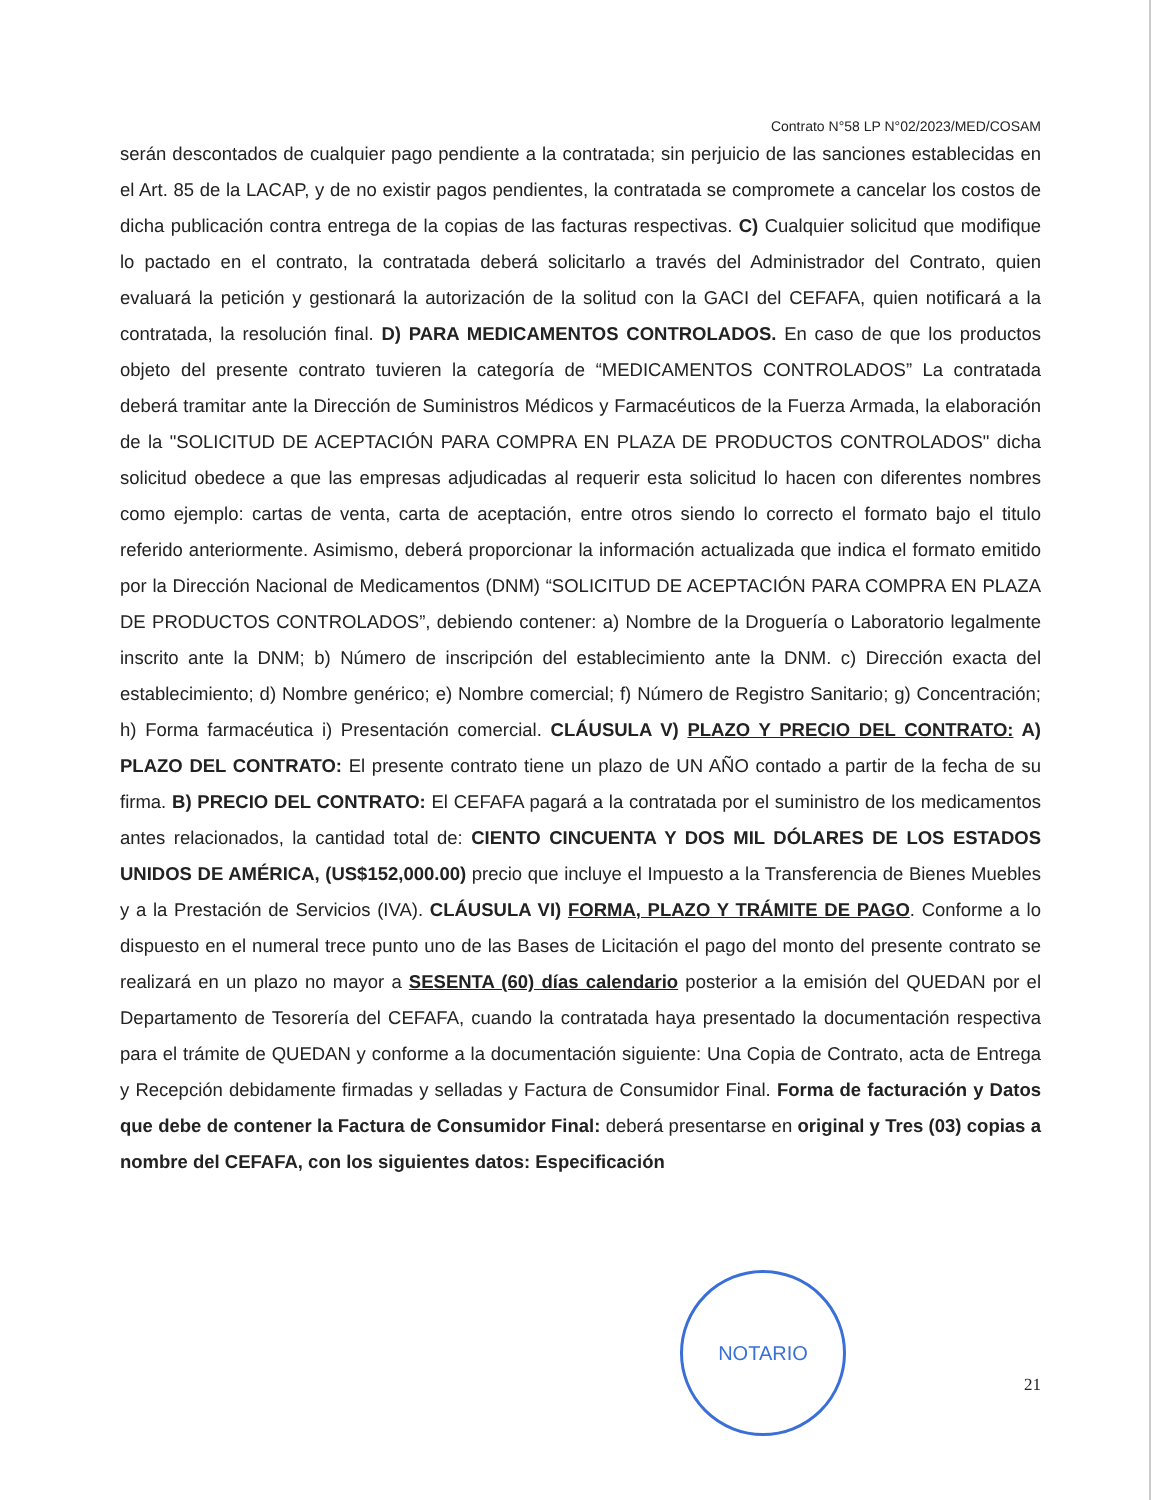Contrato N°58 LP N°02/2023/MED/COSAM
serán descontados de cualquier pago pendiente a la contratada; sin perjuicio de las sanciones establecidas en el Art. 85 de la LACAP, y de no existir pagos pendientes, la contratada se compromete a cancelar los costos de dicha publicación contra entrega de la copias de las facturas respectivas. C) Cualquier solicitud que modifique lo pactado en el contrato, la contratada deberá solicitarlo a través del Administrador del Contrato, quien evaluará la petición y gestionará la autorización de la solitud con la GACI del CEFAFA, quien notificará a la contratada, la resolución final. D) PARA MEDICAMENTOS CONTROLADOS. En caso de que los productos objeto del presente contrato tuvieren la categoría de “MEDICAMENTOS CONTROLADOS” La contratada deberá tramitar ante la Dirección de Suministros Médicos y Farmacéuticos de la Fuerza Armada, la elaboración de la "SOLICITUD DE ACEPTACIÓN PARA COMPRA EN PLAZA DE PRODUCTOS CONTROLADOS" dicha solicitud obedece a que las empresas adjudicadas al requerir esta solicitud lo hacen con diferentes nombres como ejemplo: cartas de venta, carta de aceptación, entre otros siendo lo correcto el formato bajo el titulo referido anteriormente. Asimismo, deberá proporcionar la información actualizada que indica el formato emitido por la Dirección Nacional de Medicamentos (DNM) “SOLICITUD DE ACEPTACIÓN PARA COMPRA EN PLAZA DE PRODUCTOS CONTROLADOS”, debiendo contener: a) Nombre de la Droguería o Laboratorio legalmente inscrito ante la DNM; b) Número de inscripción del establecimiento ante la DNM. c) Dirección exacta del establecimiento; d) Nombre genérico; e) Nombre comercial; f) Número de Registro Sanitario; g) Concentración; h) Forma farmacéutica i) Presentación comercial. CLÁUSULA V) PLAZO Y PRECIO DEL CONTRATO: A) PLAZO DEL CONTRATO: El presente contrato tiene un plazo de UN AÑO contado a partir de la fecha de su firma. B) PRECIO DEL CONTRATO: El CEFAFA pagará a la contratada por el suministro de los medicamentos antes relacionados, la cantidad total de: CIENTO CINCUENTA Y DOS MIL DÓLARES DE LOS ESTADOS UNIDOS DE AMÉRICA, (US$152,000.00) precio que incluye el Impuesto a la Transferencia de Bienes Muebles y a la Prestación de Servicios (IVA). CLÁUSULA VI) FORMA, PLAZO Y TRÁMITE DE PAGO. Conforme a lo dispuesto en el numeral trece punto uno de las Bases de Licitación el pago del monto del presente contrato se realizará en un plazo no mayor a SESENTA (60) días calendario posterior a la emisión del QUEDAN por el Departamento de Tesorería del CEFAFA, cuando la contratada haya presentado la documentación respectiva para el trámite de QUEDAN y conforme a la documentación siguiente: Una Copia de Contrato, acta de Entrega y Recepción debidamente firmadas y selladas y Factura de Consumidor Final. Forma de facturación y Datos que debe de contener la Factura de Consumidor Final: deberá presentarse en original y Tres (03) copias a nombre del CEFAFA, con los siguientes datos: Especificación
NOTARIO
21